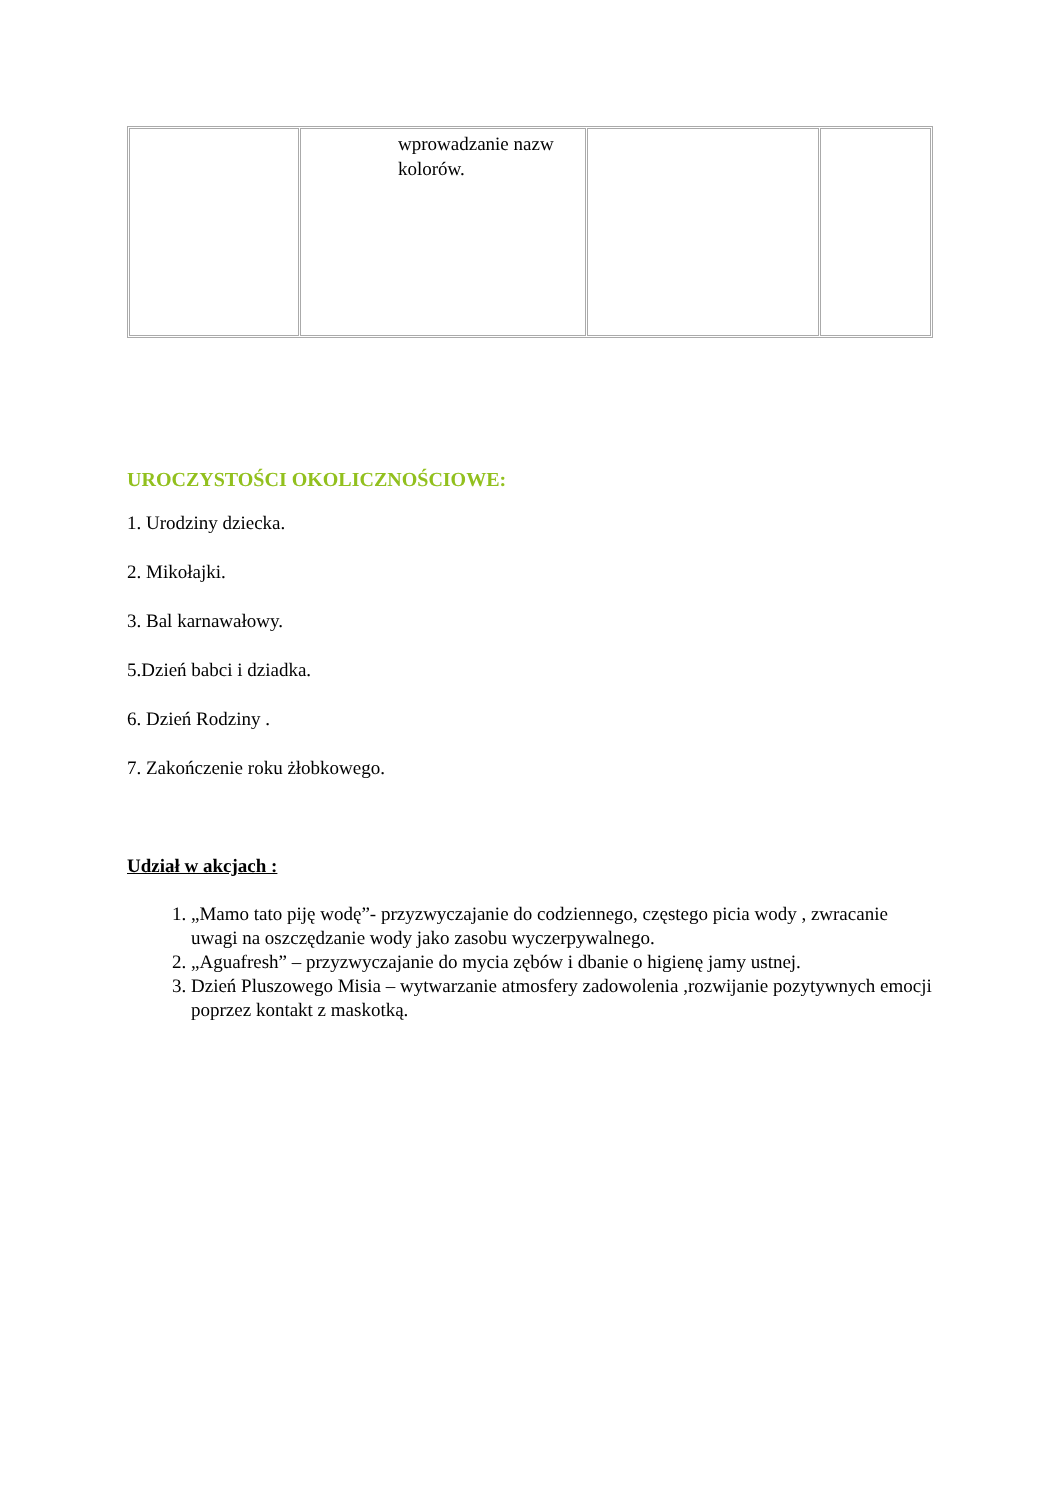| | wprowadzanie nazw kolorów. | | |
UROCZYSTOŚCI OKOLICZNOŚCIOWE:
1. Urodziny dziecka.
2. Mikołajki.
3. Bal karnawałowy.
5.Dzień babci i dziadka.
6. Dzień Rodziny .
7. Zakończenie roku żłobkowego.
Udział w akcjach :
1. „Mamo tato piję wodę”- przyzwyczajanie do codziennego, częstego picia wody , zwracanie uwagi na oszczędzanie wody jako zasobu wyczerpywalnego.
2. „Aguafresh” – przyzwyczajanie do mycia zębów i dbanie o higienę jamy ustnej.
3. Dzień Pluszowego Misia – wytwarzanie atmosfery zadowolenia ,rozwijanie pozytywnych emocji poprzez kontakt z maskotką.